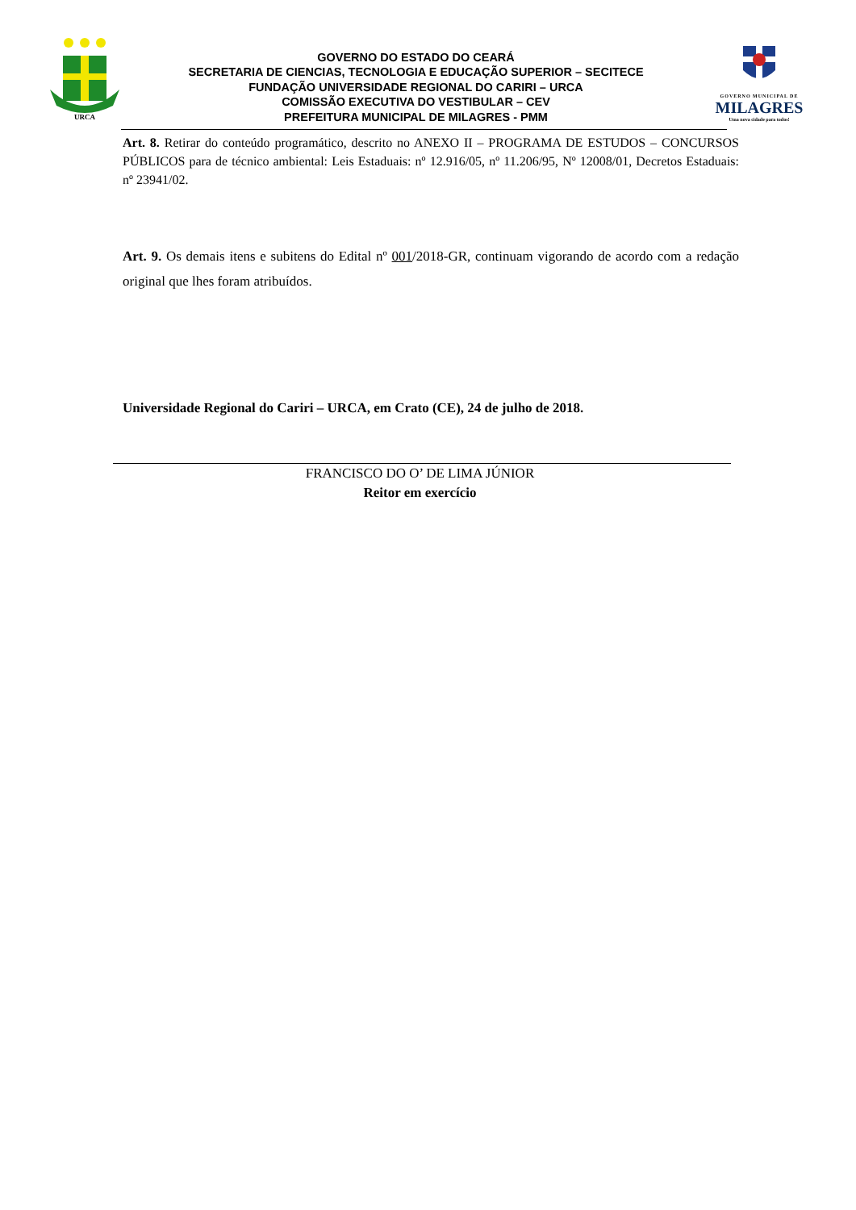URCA
GOVERNO DO ESTADO DO CEARÁ
SECRETARIA DE CIENCIAS, TECNOLOGIA E EDUCAÇÃO SUPERIOR – SECITECE
FUNDAÇÃO UNIVERSIDADE REGIONAL DO CARIRI – URCA
COMISSÃO EXECUTIVA DO VESTIBULAR – CEV
PREFEITURA MUNICIPAL DE MILAGRES - PMM
GOVERNO MUNICIPAL DE
MILAGRES
Uma nova cidade para todos!
Art. 8. Retirar do conteúdo programático, descrito no ANEXO II – PROGRAMA DE ESTUDOS – CONCURSOS PÚBLICOS para de técnico ambiental: Leis Estaduais: nº 12.916/05, nº 11.206/95, Nº 12008/01, Decretos Estaduais: nº 23941/02.
Art. 9. Os demais itens e subitens do Edital nº 001/2018-GR, continuam vigorando de acordo com a redação original que lhes foram atribuídos.
Universidade Regional do Cariri – URCA, em Crato (CE), 24 de julho de 2018.
FRANCISCO DO O’ DE LIMA JÚNIOR
Reitor em exercício